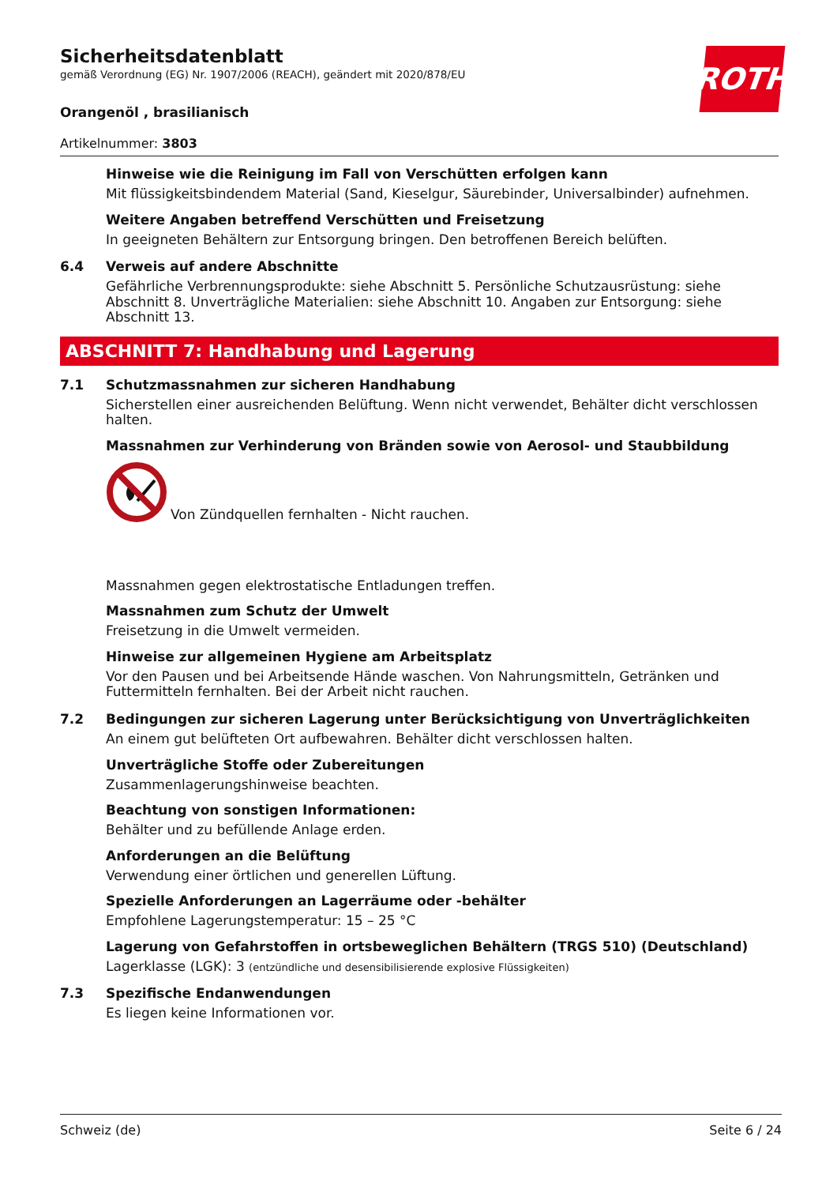ROTH
Sicherheitsdatenblatt
gemäß Verordnung (EG) Nr. 1907/2006 (REACH), geändert mit 2020/878/EU
Orangenöl , brasilianisch
Artikelnummer: 3803
Hinweise wie die Reinigung im Fall von Verschütten erfolgen kann
Mit flüssigkeitsbindendem Material (Sand, Kieselgur, Säurebinder, Universalbinder) aufnehmen.
Weitere Angaben betreffend Verschütten und Freisetzung
In geeigneten Behältern zur Entsorgung bringen. Den betroffenen Bereich belüften.
6.4 Verweis auf andere Abschnitte
Gefährliche Verbrennungsprodukte: siehe Abschnitt 5. Persönliche Schutzausrüstung: siehe Abschnitt 8. Unverträgliche Materialien: siehe Abschnitt 10. Angaben zur Entsorgung: siehe Abschnitt 13.
ABSCHNITT 7: Handhabung und Lagerung
7.1 Schutzmassnahmen zur sicheren Handhabung
Sicherstellen einer ausreichenden Belüftung. Wenn nicht verwendet, Behälter dicht verschlossen halten.
Massnahmen zur Verhinderung von Bränden sowie von Aerosol- und Staubbildung
Von Zündquellen fernhalten - Nicht rauchen.
Massnahmen gegen elektrostatische Entladungen treffen.
Massnahmen zum Schutz der Umwelt
Freisetzung in die Umwelt vermeiden.
Hinweise zur allgemeinen Hygiene am Arbeitsplatz
Vor den Pausen und bei Arbeitsende Hände waschen. Von Nahrungsmitteln, Getränken und Futtermitteln fernhalten. Bei der Arbeit nicht rauchen.
7.2 Bedingungen zur sicheren Lagerung unter Berücksichtigung von Unverträglichkeiten
An einem gut belüfteten Ort aufbewahren. Behälter dicht verschlossen halten.
Unverträgliche Stoffe oder Zubereitungen
Zusammenlagerungshinweise beachten.
Beachtung von sonstigen Informationen:
Behälter und zu befüllende Anlage erden.
Anforderungen an die Belüftung
Verwendung einer örtlichen und generellen Lüftung.
Spezielle Anforderungen an Lagerräume oder -behälter
Empfohlene Lagerungstemperatur: 15 – 25 °C
Lagerung von Gefahrstoffen in ortsbeweglichen Behältern (TRGS 510) (Deutschland)
Lagerklasse (LGK): 3 (entzündliche und desensibilisierende explosive Flüssigkeiten)
7.3 Spezifische Endanwendungen
Es liegen keine Informationen vor.
Schweiz (de) Seite 6 / 24